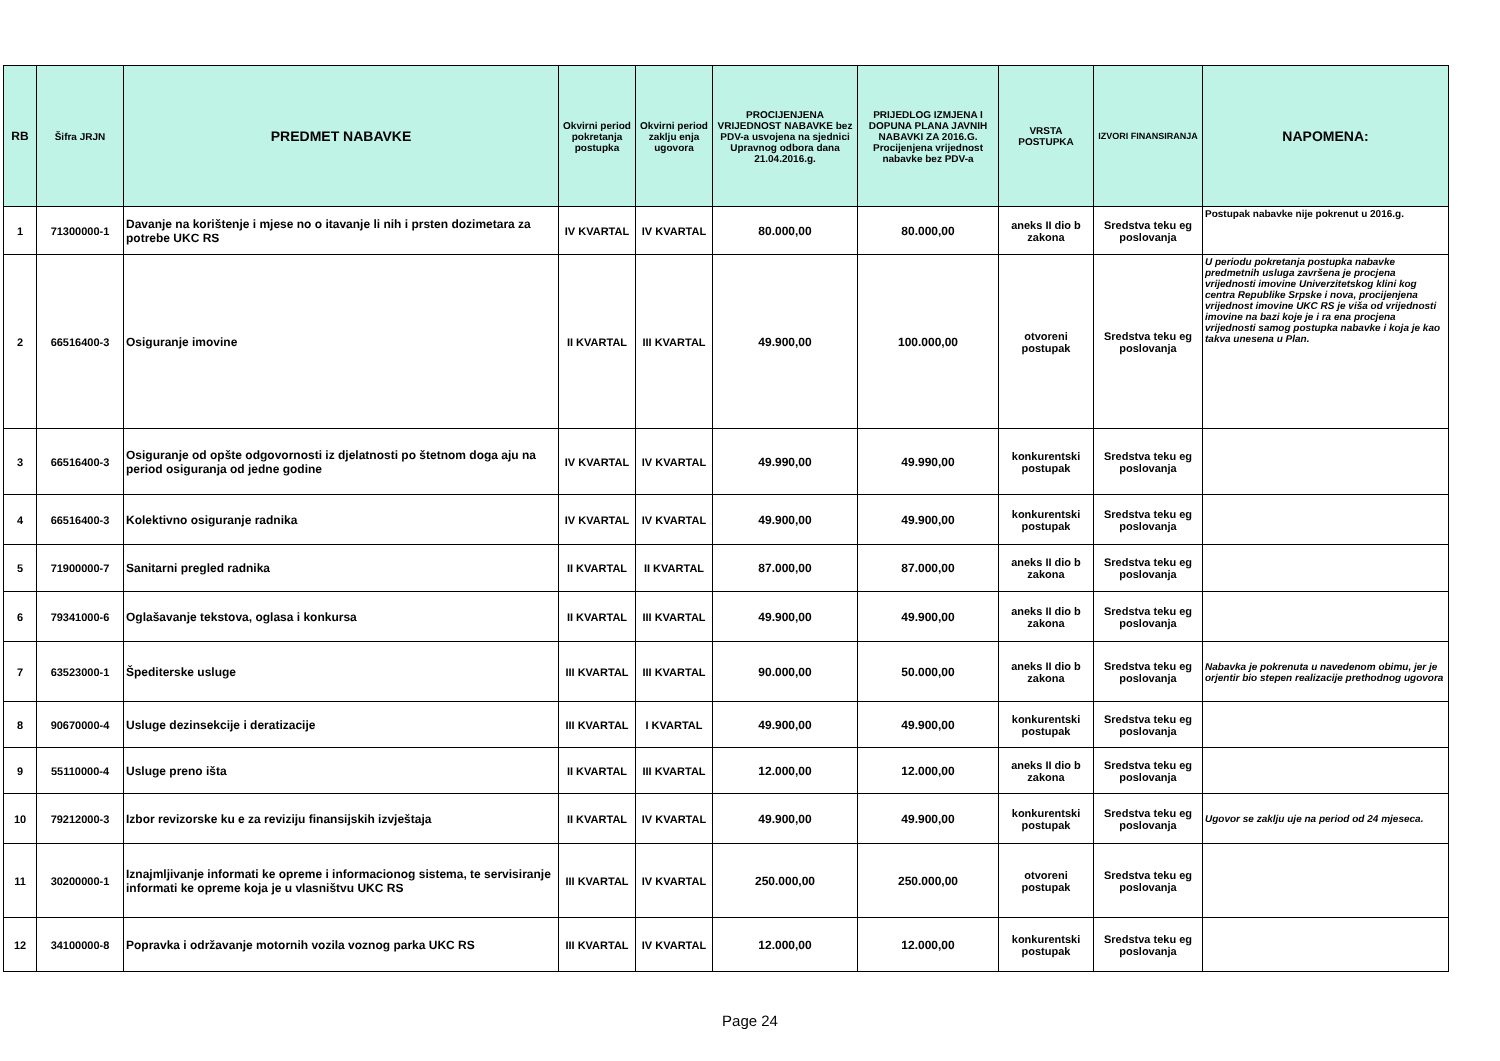| RB | Šifra JRJN | PREDMET NABAVKE | Okvirni period pokretanja postupka | Okvirni period zaklju enja ugovora | PROCIJENJENA VRIJEDNOST NABAVKE bez PDV-a usvojena na sjednici Upravnog odbora dana 21.04.2016.g. | PRIJEDLOG IZMJENA I DOPUNA PLANA JAVNIH NABAVKI ZA 2016.G. Procijenjena vrijednost nabavke bez PDV-a | VRSTA POSTUPKA | IZVORI FINANSIRANJA | NAPOMENA: |
| --- | --- | --- | --- | --- | --- | --- | --- | --- | --- |
| 1 | 71300000-1 | Davanje na korištenje i mjese no o itavanje li nih i prsten dozimetara za potrebe UKC RS | IV KVARTAL | IV KVARTAL | 80.000,00 | 80.000,00 | aneks II dio b zakona | Sredstva teku eg poslovanja | Postupak nabavke nije pokrenut u 2016.g. |
| 2 | 66516400-3 | Osiguranje imovine | II KVARTAL | III KVARTAL | 49.900,00 | 100.000,00 | otvoreni postupak | Sredstva teku eg poslovanja | U periodu pokretanja postupka nabavke predmetnih usluga završena je procjena vrijednosti imovine Univerzitetskog klini kog centra Republike Srpske i nova, procijenjena vrijednost imovine UKC RS je viša od vrijednosti imovine na bazi koje je i ra ena procjena vrijednosti samog postupka nabavke i koja je kao takva unesena u Plan. |
| 3 | 66516400-3 | Osiguranje od opšte odgovornosti iz djelatnosti po štetnom doga aju na period osiguranja od jedne godine | IV KVARTAL | IV KVARTAL | 49.990,00 | 49.990,00 | konkurentski postupak | Sredstva teku eg poslovanja | |
| 4 | 66516400-3 | Kolektivno osiguranje radnika | IV KVARTAL | IV KVARTAL | 49.900,00 | 49.900,00 | konkurentski postupak | Sredstva teku eg poslovanja | |
| 5 | 71900000-7 | Sanitarni pregled radnika | II KVARTAL | II KVARTAL | 87.000,00 | 87.000,00 | aneks II dio b zakona | Sredstva teku eg poslovanja | |
| 6 | 79341000-6 | Oglašavanje tekstova, oglasa i konkursa | II KVARTAL | III KVARTAL | 49.900,00 | 49.900,00 | aneks II dio b zakona | Sredstva teku eg poslovanja | |
| 7 | 63523000-1 | Špediterske usluge | III KVARTAL | III KVARTAL | 90.000,00 | 50.000,00 | aneks II dio b zakona | Sredstva teku eg poslovanja | Nabavka je pokrenuta u navedenom obimu, jer je orjentir bio stepen realizacije prethodnog ugovora |
| 8 | 90670000-4 | Usluge dezinsekcije i deratizacije | III KVARTAL | I KVARTAL | 49.900,00 | 49.900,00 | konkurentski postupak | Sredstva teku eg poslovanja | |
| 9 | 55110000-4 | Usluge preno išta | II KVARTAL | III KVARTAL | 12.000,00 | 12.000,00 | aneks II dio b zakona | Sredstva teku eg poslovanja | |
| 10 | 79212000-3 | Izbor revizorske ku e za reviziju finansijskih izvještaja | II KVARTAL | IV KVARTAL | 49.900,00 | 49.900,00 | konkurentski postupak | Sredstva teku eg poslovanja | Ugovor se zaklju uje na period od 24 mjeseca. |
| 11 | 30200000-1 | Iznajmljivanje informati ke opreme i informacionog sistema, te servisiranje informati ke opreme koja je u vlasništvu UKC RS | III KVARTAL | IV KVARTAL | 250.000,00 | 250.000,00 | otvoreni postupak | Sredstva teku eg poslovanja | |
| 12 | 34100000-8 | Popravka i održavanje motornih vozila voznog parka UKC RS | III KVARTAL | IV KVARTAL | 12.000,00 | 12.000,00 | konkurentski postupak | Sredstva teku eg poslovanja | |
Page 24